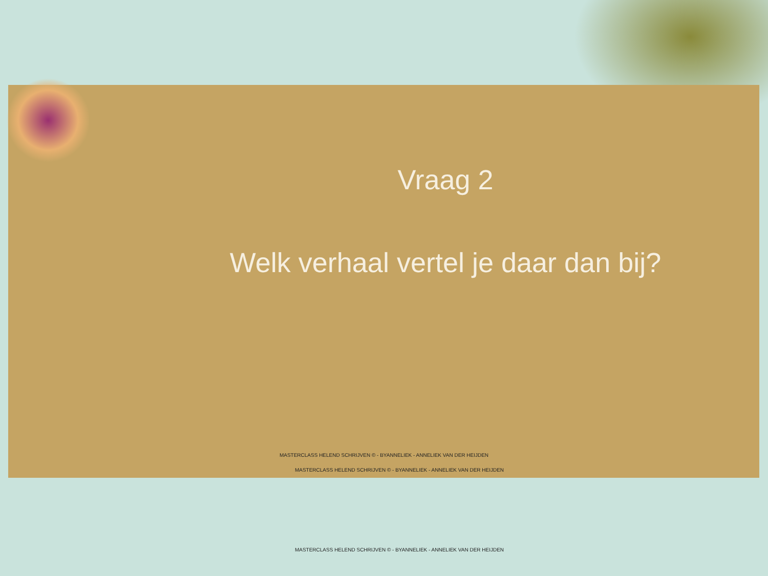Vraag 2
Welk verhaal vertel je daar dan bij?
MASTERCLASS HELEND SCHRIJVEN © - BYANNELIEK - ANNELIEK VAN DER HEIJDEN
MASTERCLASS HELEND SCHRIJVEN © - BYANNELIEK - ANNELIEK VAN DER HEIJDEN
MASTERCLASS HELEND SCHRIJVEN © - BYANNELIEK - ANNELIEK VAN DER HEIJDEN